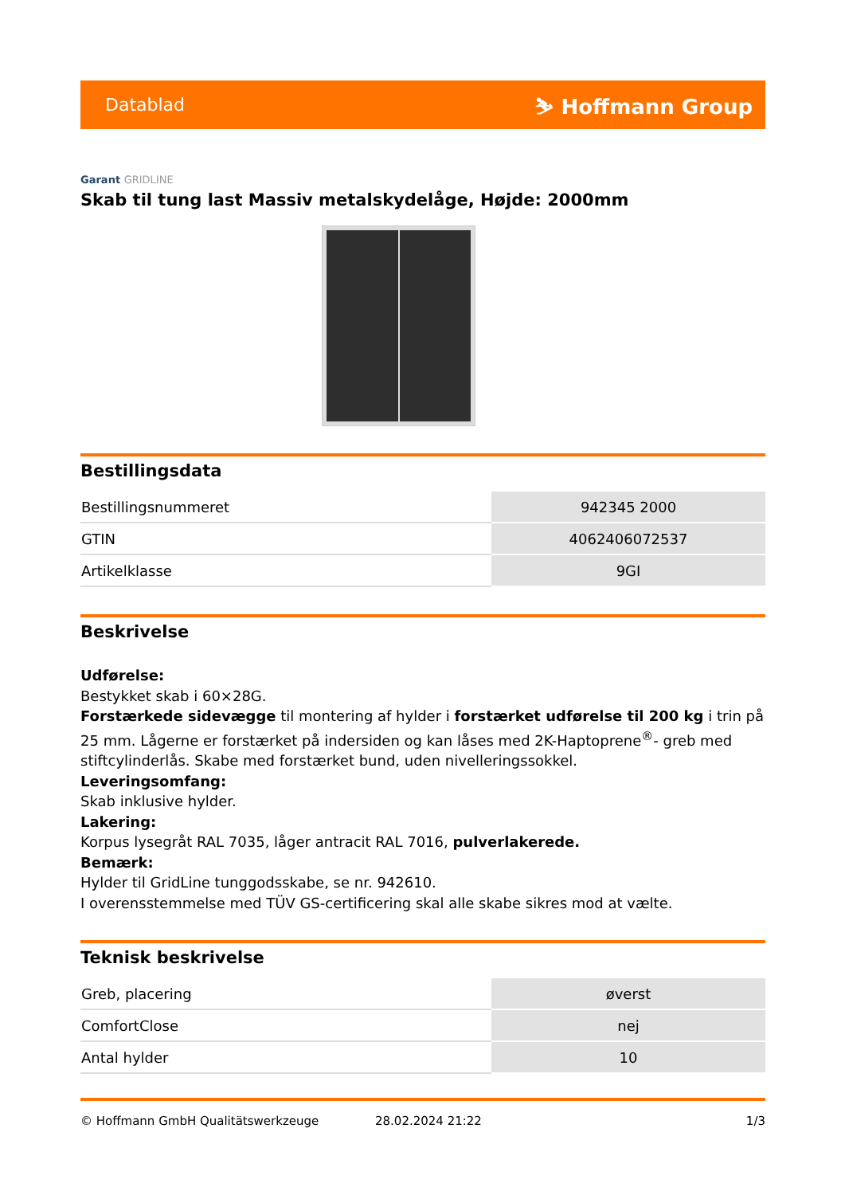Datablad ⛷ Hoffmann Group
Garant GRIDLINE
Skab til tung last Massiv metalskydelåge, Højde: 2000mm
Bestillingsdata
| Bestillingsnummeret | 942345 2000 |
| GTIN | 4062406072537 |
| Artikelklasse | 9GI |
Beskrivelse
Udførelse:
Bestykket skab i 60×28G.
Forstærkede sidevægge til montering af hylder i forstærket udførelse til 200 kg i trin på 25 mm. Lågerne er forstærket på indersiden og kan låses med 2K-Haptoprene<sup>®</sup>- greb med stiftcylinderlås. Skabe med forstærket bund, uden nivelleringssokkel.
Leveringsomfang:
Skab inklusive hylder.
Lakering:
Korpus lysegråt RAL 7035, låger antracit RAL 7016, pulverlakerede.
Bemærk:
Hylder til GridLine tunggodsskabe, se nr. 942610.
I overensstemmelse med TÜV GS-certificering skal alle skabe sikres mod at vælte.
Teknisk beskrivelse
| Greb, placering | øverst |
| ComfortClose | nej |
| Antal hylder | 10 |
© Hoffmann GmbH Qualitätswerkzeuge 28.02.2024 21:22 1/3